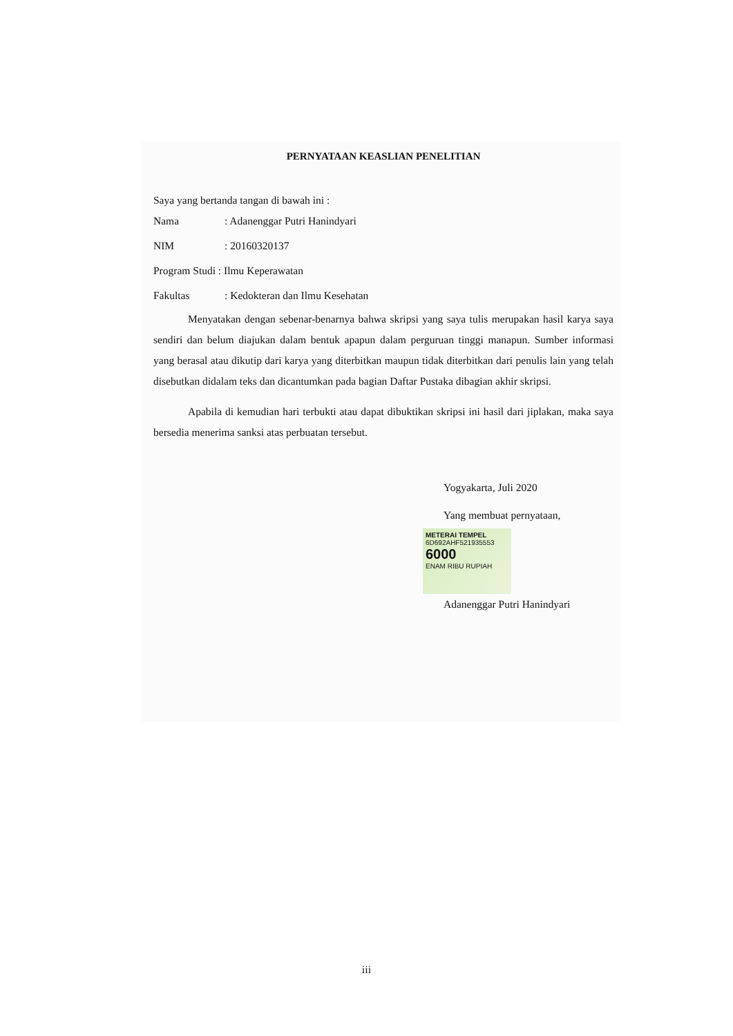PERNYATAAN KEASLIAN PENELITIAN
Saya yang bertanda tangan di bawah ini :
Nama: Adanenggar Putri Hanindyari
NIM: 20160320137
Program Studi : Ilmu Keperawatan
Fakultas: Kedokteran dan Ilmu Kesehatan
Menyatakan dengan sebenar-benarnya bahwa skripsi yang saya tulis merupakan hasil karya saya sendiri dan belum diajukan dalam bentuk apapun dalam perguruan tinggi manapun. Sumber informasi yang berasal atau dikutip dari karya yang diterbitkan maupun tidak diterbitkan dari penulis lain yang telah disebutkan didalam teks dan dicantumkan pada bagian Daftar Pustaka dibagian akhir skripsi.
Apabila di kemudian hari terbukti atau dapat dibuktikan skripsi ini hasil dari jiplakan, maka saya bersedia menerima sanksi atas perbuatan tersebut.
Yogyakarta, Juli 2020
Yang membuat pernyataan,
METERAI TEMPEL
6D692AHF521935553
6000
ENAM RIBU RUPIAH
Adanenggar Putri Hanindyari
iii